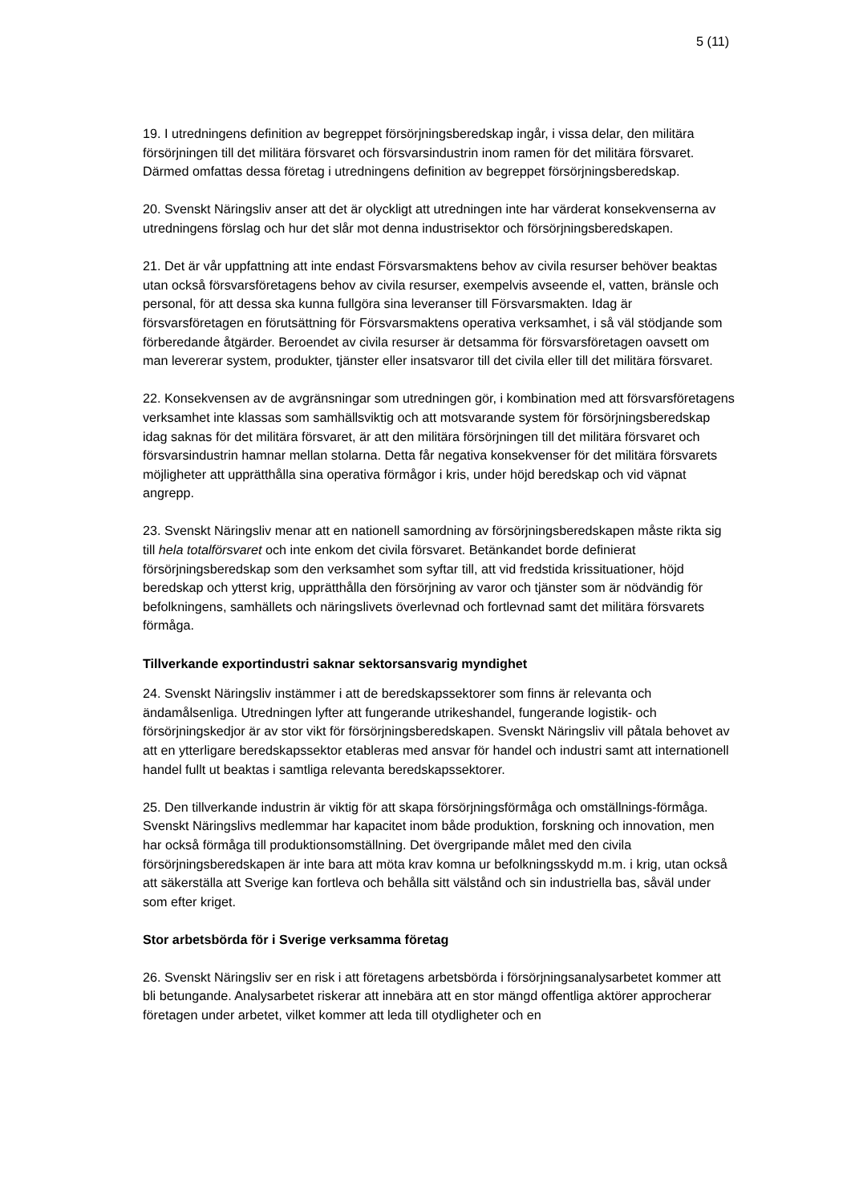5 (11)
19. I utredningens definition av begreppet försörjningsberedskap ingår, i vissa delar, den militära försörjningen till det militära försvaret och försvarsindustrin inom ramen för det militära försvaret. Därmed omfattas dessa företag i utredningens definition av begreppet försörjningsberedskap.
20. Svenskt Näringsliv anser att det är olyckligt att utredningen inte har värderat konsekvenserna av utredningens förslag och hur det slår mot denna industrisektor och försörjningsberedskapen.
21. Det är vår uppfattning att inte endast Försvarsmaktens behov av civila resurser behöver beaktas utan också försvarsföretagens behov av civila resurser, exempelvis avseende el, vatten, bränsle och personal, för att dessa ska kunna fullgöra sina leveranser till Försvarsmakten. Idag är försvarsföretagen en förutsättning för Försvarsmaktens operativa verksamhet, i så väl stödjande som förberedande åtgärder. Beroendet av civila resurser är detsamma för försvarsföretagen oavsett om man levererar system, produkter, tjänster eller insatsvaror till det civila eller till det militära försvaret.
22. Konsekvensen av de avgränsningar som utredningen gör, i kombination med att försvarsföretagens verksamhet inte klassas som samhällsviktig och att motsvarande system för försörjningsberedskap idag saknas för det militära försvaret, är att den militära försörjningen till det militära försvaret och försvarsindustrin hamnar mellan stolarna. Detta får negativa konsekvenser för det militära försvarets möjligheter att upprätthålla sina operativa förmågor i kris, under höjd beredskap och vid väpnat angrepp.
23. Svenskt Näringsliv menar att en nationell samordning av försörjningsberedskapen måste rikta sig till hela totalförsvaret och inte enkom det civila försvaret. Betänkandet borde definierat försörjningsberedskap som den verksamhet som syftar till, att vid fredstida krissituationer, höjd beredskap och ytterst krig, upprätthålla den försörjning av varor och tjänster som är nödvändig för befolkningens, samhällets och näringslivets överlevnad och fortlevnad samt det militära försvarets förmåga.
Tillverkande exportindustri saknar sektorsansvarig myndighet
24. Svenskt Näringsliv instämmer i att de beredskapssektorer som finns är relevanta och ändamålsenliga. Utredningen lyfter att fungerande utrikeshandel, fungerande logistik- och försörjningskedjor är av stor vikt för försörjningsberedskapen. Svenskt Näringsliv vill påtala behovet av att en ytterligare beredskapssektor etableras med ansvar för handel och industri samt att internationell handel fullt ut beaktas i samtliga relevanta beredskapssektorer.
25. Den tillverkande industrin är viktig för att skapa försörjningsförmåga och omställnings-förmåga. Svenskt Näringslivs medlemmar har kapacitet inom både produktion, forskning och innovation, men har också förmåga till produktionsomställning. Det övergripande målet med den civila försörjningsberedskapen är inte bara att möta krav komna ur befolkningsskydd m.m. i krig, utan också att säkerställa att Sverige kan fortleva och behålla sitt välstånd och sin industriella bas, såväl under som efter kriget.
Stor arbetsbörda för i Sverige verksamma företag
26. Svenskt Näringsliv ser en risk i att företagens arbetsbörda i försörjningsanalysarbetet kommer att bli betungande. Analysarbetet riskerar att innebära att en stor mängd offentliga aktörer approcherar företagen under arbetet, vilket kommer att leda till otydligheter och en